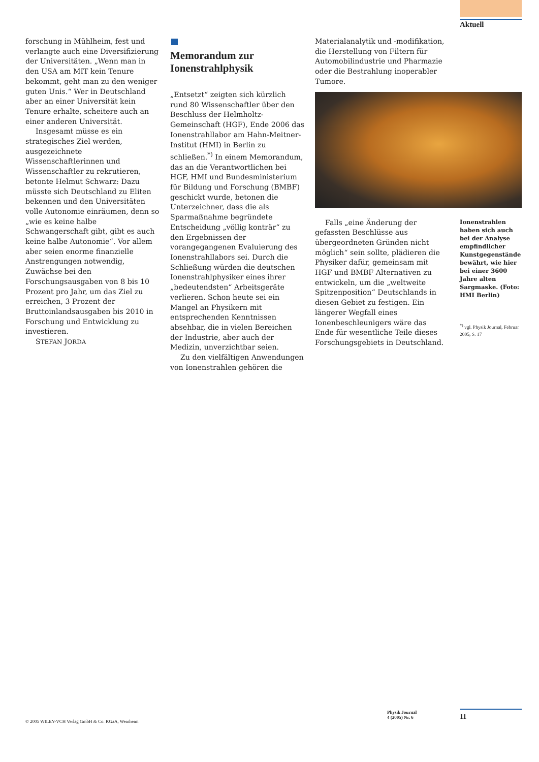Aktuell
forschung in Mühlheim, fest und verlangte auch eine Diversifizierung der Universitäten. „Wenn man in den USA am MIT kein Tenure bekommt, geht man zu den weniger guten Unis.“ Wer in Deutschland aber an einer Universität kein Tenure erhalte, scheitere auch an einer anderen Universität.
Insgesamt müsse es ein strategisches Ziel werden, ausgezeichnete Wissenschaftlerinnen und Wissenschaftler zu rekrutieren, betonte Helmut Schwarz: Dazu müsste sich Deutschland zu Eliten bekennen und den Universitäten volle Autonomie einräumen, denn so „wie es keine halbe Schwangerschaft gibt, gibt es auch keine halbe Autonomie“. Vor allem aber seien enorme finanzielle Anstrengungen notwendig, Zuwächse bei den Forschungsausgaben von 8 bis 10 Prozent pro Jahr, um das Ziel zu erreichen, 3 Prozent der Bruttoinlandsausgaben bis 2010 in Forschung und Entwicklung zu investieren.
STEFAN JORDA
Memorandum zur Ionenstrahlphysik
„Entsetzt“ zeigten sich kürzlich rund 80 Wissenschaftler über den Beschluss der Helmholtz-Gemeinschaft (HGF), Ende 2006 das Ionenstrahllabor am Hahn-Meitner-Institut (HMI) in Berlin zu schließen.<sup>*)</sup> In einem Memorandum, das an die Verantwortlichen bei HGF, HMI und Bundesministerium für Bildung und Forschung (BMBF) geschickt wurde, betonen die Unterzeichner, dass die als Sparmaßnahme begründete Entscheidung „völlig konträr“ zu den Ergebnissen der vorangegangenen Evaluierung des Ionenstrahllabors sei. Durch die Schließung würden die deutschen Ionenstrahlphysiker eines ihrer „bedeutendsten“ Arbeitsgeräte verlieren. Schon heute sei ein Mangel an Physikern mit entsprechenden Kenntnissen absehbar, die in vielen Bereichen der Industrie, aber auch der Medizin, unverzichtbar seien.
Zu den vielfältigen Anwendungen von Ionenstrahlen gehören die
Materialanalytik und -modifikation, die Herstellung von Filtern für Automobilindustrie und Pharmazie oder die Bestrahlung inoperabler Tumore.
Falls „eine Änderung der gefassten Beschlüsse aus übergeordneten Gründen nicht möglich“ sein sollte, plädieren die Physiker dafür, gemeinsam mit HGF und BMBF Alternativen zu entwickeln, um die „weltweite Spitzenposition“ Deutschlands in diesen Gebiet zu festigen. Ein längerer Wegfall eines Ionenbeschleunigers wäre das Ende für wesentliche Teile dieses Forschungsgebiets in Deutschland.
Ionenstrahlen haben sich auch bei der Analyse empfindlicher Kunstgegenstände bewährt, wie hier bei einer 3600 Jahre alten Sargmaske. (Foto: HMI Berlin)
<sup>*)</sup> vgl. Physik Journal, Februar 2005, S. 17
© 2005 WILEY-VCH Verlag GmbH & Co. KGaA, Weinheim
Physik Journal
4 (2005) Nr. 6
11